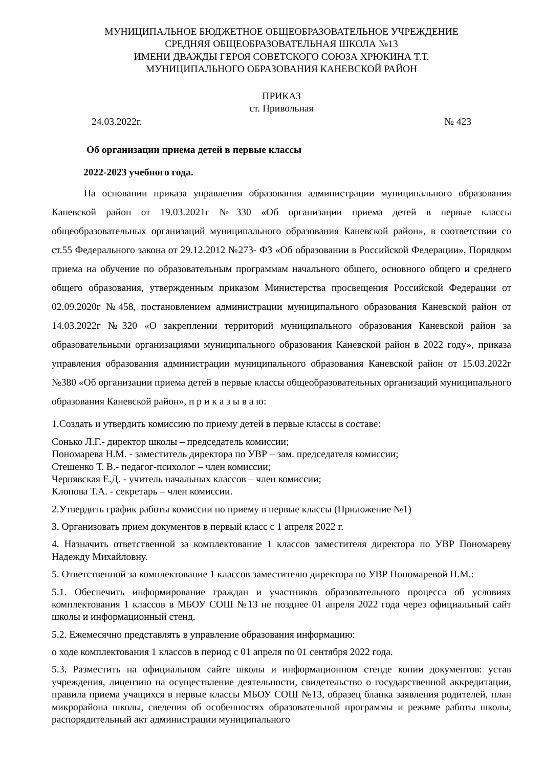МУНИЦИПАЛЬНОЕ БЮДЖЕТНОЕ ОБЩЕОБРАЗОВАТЕЛЬНОЕ УЧРЕЖДЕНИЕ
СРЕДНЯЯ ОБЩЕОБРАЗОВАТЕЛЬНАЯ ШКОЛА №13
ИМЕНИ ДВАЖДЫ ГЕРОЯ СОВЕТСКОГО СОЮЗА ХРЮКИНА Т.Т.
МУНИЦИПАЛЬНОГО ОБРАЗОВАНИЯ КАНЕВСКОЙ РАЙОН
ПРИКАЗ
ст. Привольная
24.03.2022г. № 423
Об организации приема детей в первые классы
2022-2023 учебного года.
На основании приказа управления образования администрации муниципального образования Каневской район от 19.03.2021г №330 «Об организации приема детей в первые классы общеобразовательных организаций муниципального образования Каневской район», в соответствии со ст.55 Федерального закона от 29.12.2012 №273- ФЗ «Об образовании в Российской Федерации», Порядком приема на обучение по образовательным программам начального общего, основного общего и среднего общего образования, утвержденным приказом Министерства просвещения Российской Федерации от 02.09.2020г №458, постановлением администрации муниципального образования Каневской район от 14.03.2022г №320 «О закреплении территорий муниципального образования Каневской район за образовательными организациями муниципального образования Каневской район в 2022 году», приказа управления образования администрации муниципального образования Каневской район от 15.03.2022г №380 «Об организации приема детей в первые классы общеобразовательных организаций муниципального образования Каневской район», п р и к а з ы в а ю:
1.Создать и утвердить комиссию по приему детей в первые классы в составе:
Сонько Л.Г.- директор школы – председатель комиссии;
Пономарева Н.М. - заместитель директора по УВР – зам. председателя комиссии;
Стешенко Т. В.- педагог-психолог – член комиссии;
Чернявская Е.Д. - учитель начальных классов – член комиссии;
Клопова Т.А. - секретарь – член комиссии.
2.Утвердить график работы комиссии по приему в первые классы (Приложение №1)
3. Организовать прием документов в первый класс с 1 апреля 2022 г.
4. Назначить ответственной за комплектование 1 классов заместителя директора по УВР Пономареву Надежду Михайловну.
5. Ответственной за комплектование 1 классов заместителю директора по УВР Пономаревой Н.М.:
5.1. Обеспечить информирование граждан и участников образовательного процесса об условиях комплектования 1 классов в МБОУ СОШ №13 не позднее 01 апреля 2022 года через официальный сайт школы и информационный стенд.
5.2. Ежемесячно представлять в управление образования информацию:
о ходе комплектования 1 классов в период с 01 апреля по 01 сентября 2022 года.
5.3. Разместить на официальном сайте школы и информационном стенде копии документов: устав учреждения, лицензию на осуществление деятельности, свидетельство о государственной аккредитации, правила приема учащихся в первые классы МБОУ СОШ №13, образец бланка заявления родителей, план микрорайона школы, сведения об особенностях образовательной программы и режиме работы школы, распорядительный акт администрации муниципального